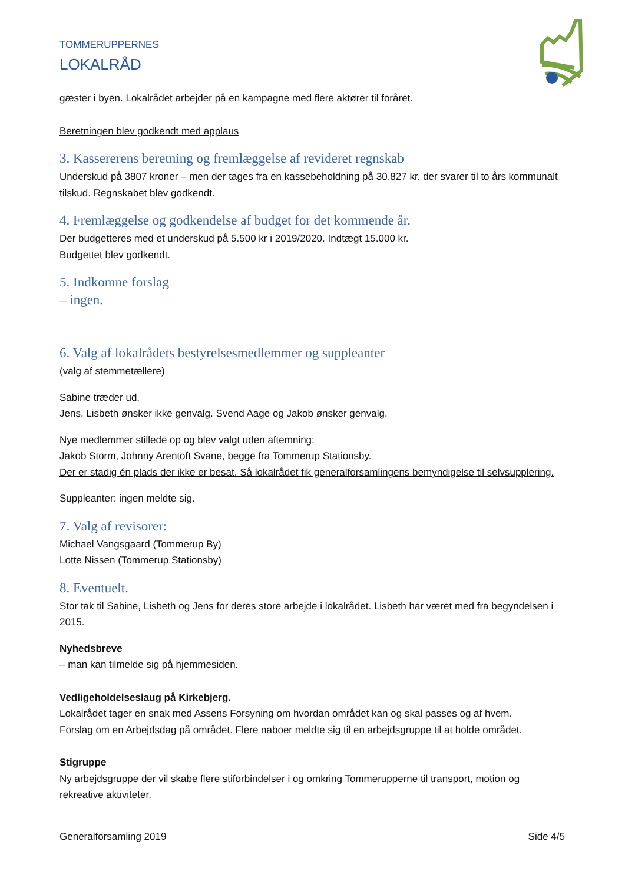TOMMERUPPERNES
LOKALRÅD
gæster i byen. Lokalrådet arbejder på en kampagne med flere aktører til foråret.
Beretningen blev godkendt med applaus
3. Kassererens beretning og fremlæggelse af revideret regnskab
Underskud på 3807 kroner – men der tages fra en kassebeholdning på 30.827 kr. der svarer til to års kommunalt tilskud. Regnskabet blev godkendt.
4. Fremlæggelse og godkendelse af budget for det kommende år.
Der budgetteres med et underskud på 5.500 kr i 2019/2020. Indtægt 15.000 kr.
Budgettet blev godkendt.
5. Indkomne forslag
– ingen.
6. Valg af lokalrådets bestyrelsesmedlemmer og suppleanter
(valg af stemmetællere)
Sabine træder ud.
Jens, Lisbeth ønsker ikke genvalg. Svend Aage og Jakob ønsker genvalg.
Nye medlemmer stillede op og blev valgt uden aftemning:
Jakob Storm, Johnny Arentoft Svane, begge fra Tommerup Stationsby.
Der er stadig én plads der ikke er besat. Så lokalrådet fik generalforsamlingens bemyndigelse til selvsupplering.
Suppleanter: ingen meldte sig.
7. Valg af revisorer:
Michael Vangsgaard (Tommerup By)
Lotte Nissen (Tommerup Stationsby)
8. Eventuelt.
Stor tak til Sabine, Lisbeth og Jens for deres store arbejde i lokalrådet. Lisbeth har været med fra begyndelsen i 2015.
Nyhedsbreve
– man kan tilmelde sig på hjemmesiden.
Vedligeholdelseslaug på Kirkebjerg.
Lokalrådet tager en snak med Assens Forsyning om hvordan området kan og skal passes og af hvem.
Forslag om en Arbejdsdag på området. Flere naboer meldte sig til en arbejdsgruppe til at holde området.
Stigruppe
Ny arbejdsgruppe der vil skabe flere stiforbindelser i og omkring Tommerupperne til transport, motion og rekreative aktiviteter.
Generalforsamling 2019 Side 4/5